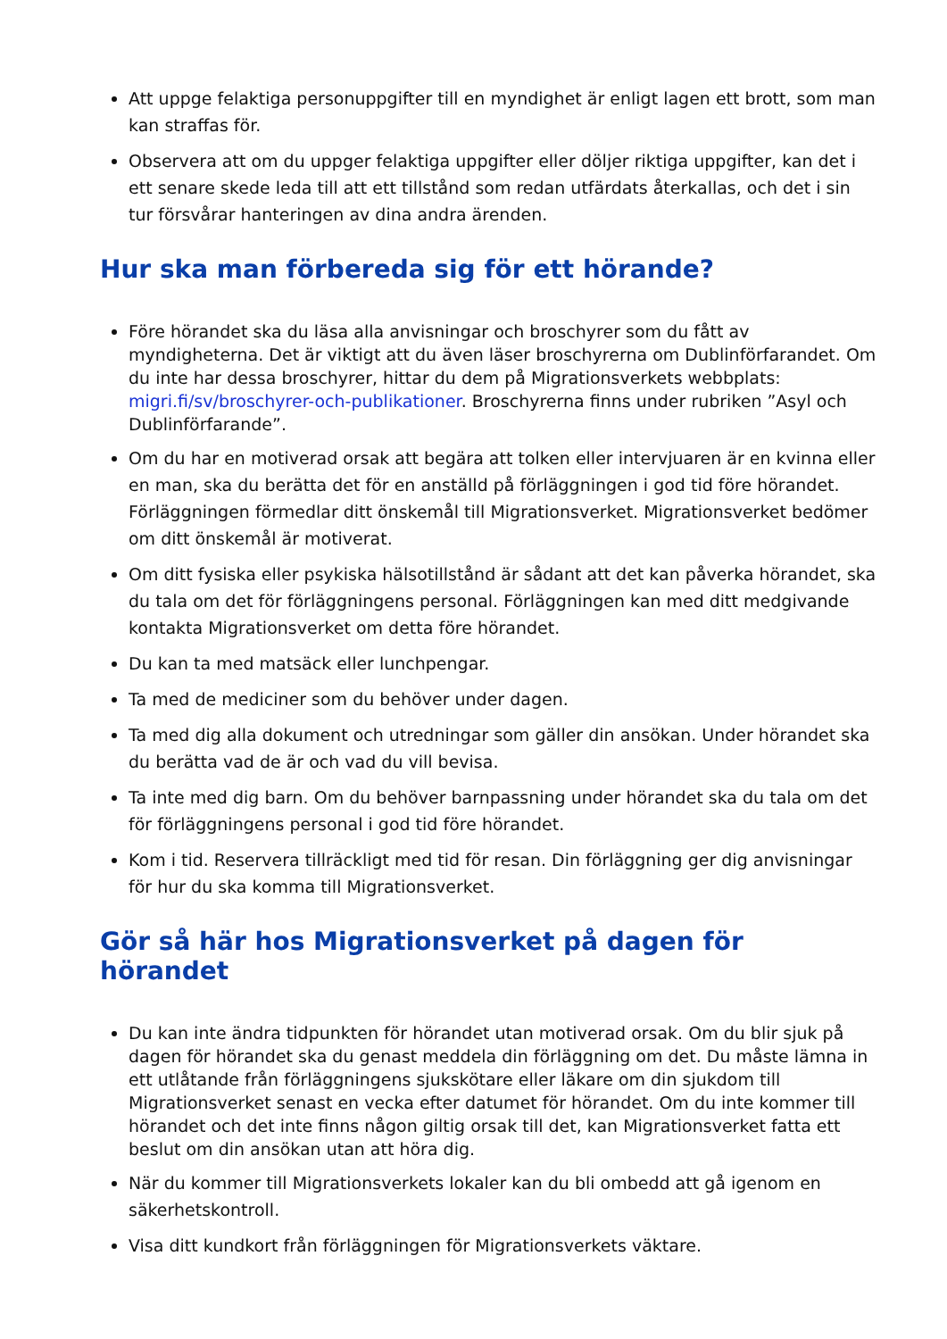Att uppge felaktiga personuppgifter till en myndighet är enligt lagen ett brott, som man kan straffas för.
Observera att om du uppger felaktiga uppgifter eller döljer riktiga uppgifter, kan det i ett senare skede leda till att ett tillstånd som redan utfärdats återkallas, och det i sin tur försvårar hanteringen av dina andra ärenden.
Hur ska man förbereda sig för ett hörande?
Före hörandet ska du läsa alla anvisningar och broschyrer som du fått av myndigheterna. Det är viktigt att du även läser broschyrerna om Dublinförfarandet. Om du inte har dessa broschyrer, hittar du dem på Migrationsverkets webbplats: migri.fi/sv/broschyrer-och-publikationer. Broschyrerna finns under rubriken ”Asyl och Dublinförfarande”.
Om du har en motiverad orsak att begära att tolken eller intervjuaren är en kvinna eller en man, ska du berätta det för en anställd på förläggningen i god tid före hörandet. Förläggningen förmedlar ditt önskemål till Migrationsverket. Migrationsverket bedömer om ditt önskemål är motiverat.
Om ditt fysiska eller psykiska hälsotillstånd är sådant att det kan påverka hörandet, ska du tala om det för förläggningens personal. Förläggningen kan med ditt medgivande kontakta Migrationsverket om detta före hörandet.
Du kan ta med matsäck eller lunchpengar.
Ta med de mediciner som du behöver under dagen.
Ta med dig alla dokument och utredningar som gäller din ansökan. Under hörandet ska du berätta vad de är och vad du vill bevisa.
Ta inte med dig barn. Om du behöver barnpassning under hörandet ska du tala om det för förläggningens personal i god tid före hörandet.
Kom i tid. Reservera tillräckligt med tid för resan. Din förläggning ger dig anvisningar för hur du ska komma till Migrationsverket.
Gör så här hos Migrationsverket på dagen för hörandet
Du kan inte ändra tidpunkten för hörandet utan motiverad orsak. Om du blir sjuk på dagen för hörandet ska du genast meddela din förläggning om det. Du måste lämna in ett utlåtande från förläggningens sjukskötare eller läkare om din sjukdom till Migrationsverket senast en vecka efter datumet för hörandet. Om du inte kommer till hörandet och det inte finns någon giltig orsak till det, kan Migrationsverket fatta ett beslut om din ansökan utan att höra dig.
När du kommer till Migrationsverkets lokaler kan du bli ombedd att gå igenom en säkerhetskontroll.
Visa ditt kundkort från förläggningen för Migrationsverkets väktare.